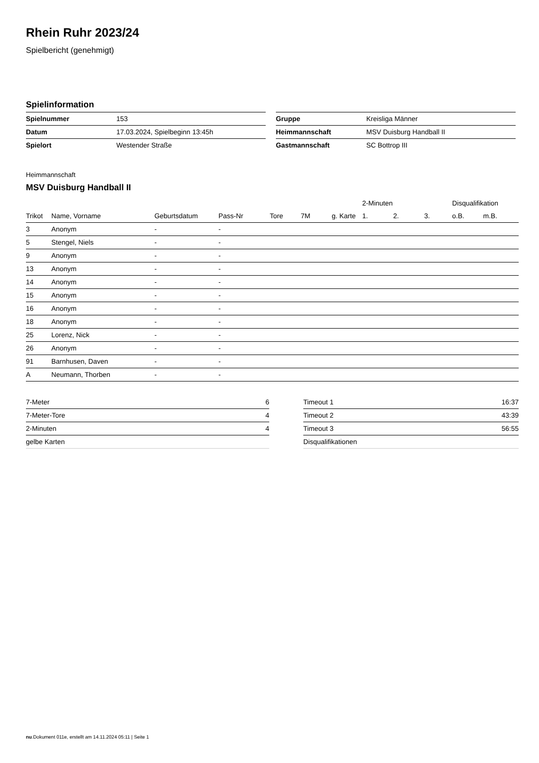Rhein Ruhr 2023/24
Spielbericht (genehmigt)
Spielinformation
| Spielnummer | 153 |
| Datum | 17.03.2024, Spielbeginn 13:45h |
| Spielort | Westender Straße |
| Gruppe | Kreisliga Männer |
| Heimmannschaft | MSV Duisburg Handball II |
| Gastmannschaft | SC Bottrop III |
Heimmannschaft
MSV Duisburg Handball II
| | | | | | | | 2-Minuten | | | Disqualifikation | |
| --- | --- | --- | --- | --- | --- | --- | --- | --- | --- | --- | --- |
| Trikot | Name, Vorname | Geburtsdatum | Pass-Nr | Tore | 7M | g. Karte | 1. | 2. | 3. | o.B. | m.B. |
| 3 | Anonym | - | - | | | | | | | | |
| 5 | Stengel, Niels | - | - | | | | | | | | |
| 9 | Anonym | - | - | | | | | | | | |
| 13 | Anonym | - | - | | | | | | | | |
| 14 | Anonym | - | - | | | | | | | | |
| 15 | Anonym | - | - | | | | | | | | |
| 16 | Anonym | - | - | | | | | | | | |
| 18 | Anonym | - | - | | | | | | | | |
| 25 | Lorenz, Nick | - | - | | | | | | | | |
| 26 | Anonym | - | - | | | | | | | | |
| 91 | Barnhusen, Daven | - | - | | | | | | | | |
| A | Neumann, Thorben | - | - | | | | | | | | |
| 7-Meter | 6 |
| 7-Meter-Tore | 4 |
| 2-Minuten | 4 |
| gelbe Karten | |
| Timeout 1 | 16:37 |
| Timeout 2 | 43:39 |
| Timeout 3 | 56:55 |
| Disqualifikationen | |
nu.Dokument 011e, erstellt am 14.11.2024 05:11 | Seite 1